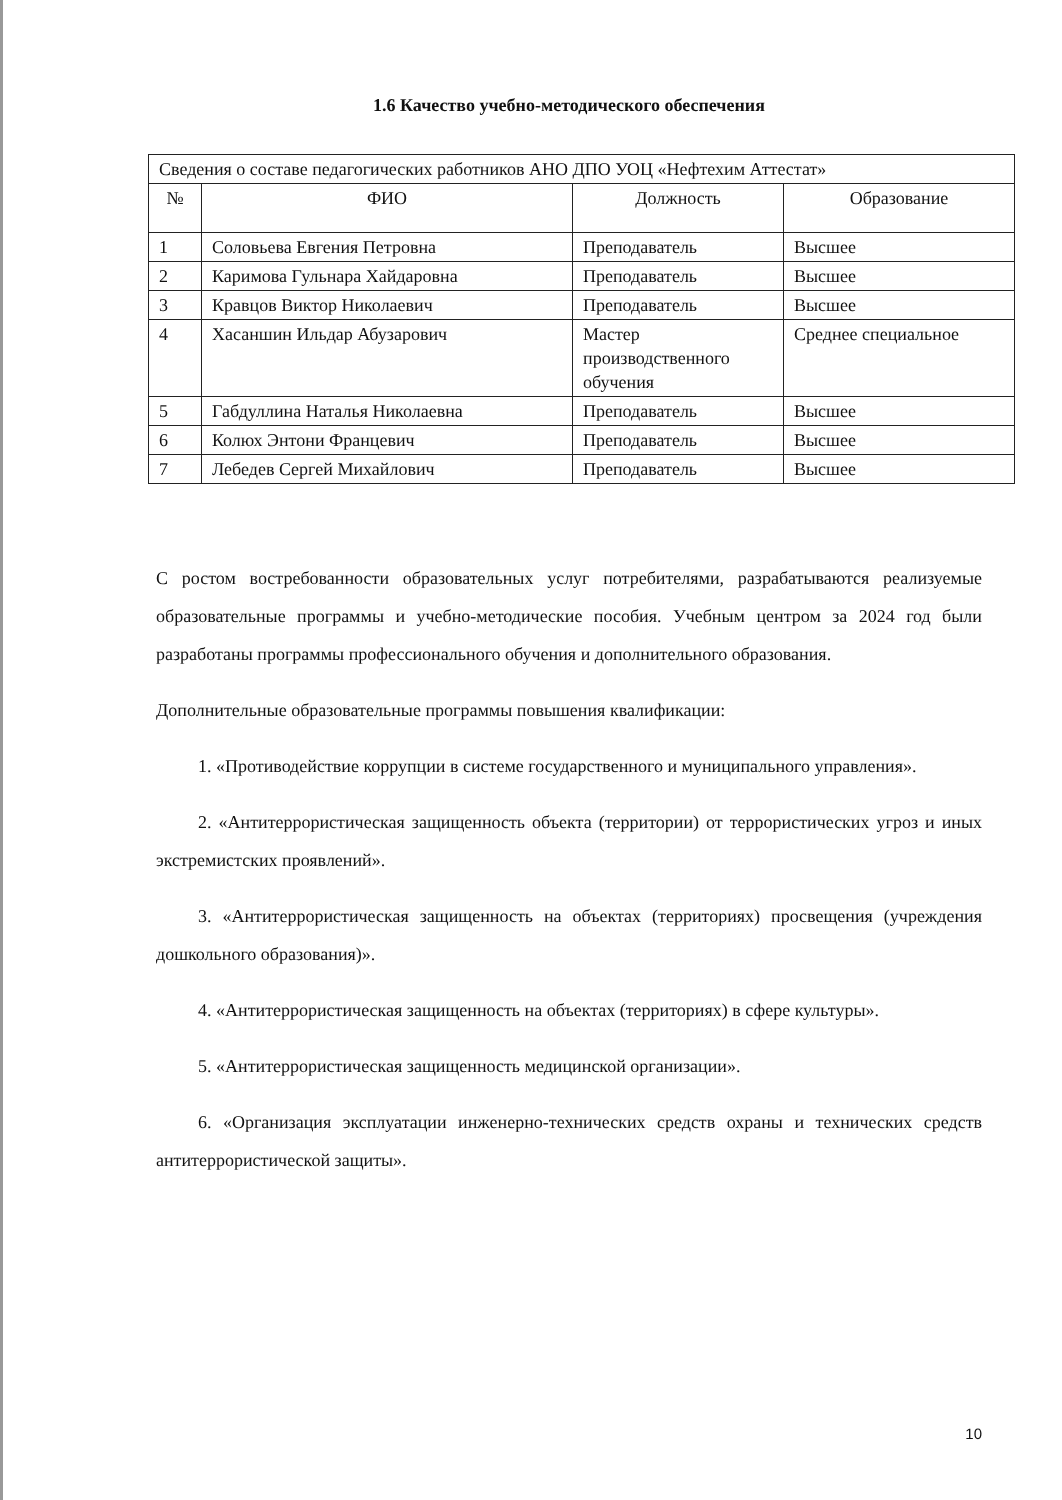1.6 Качество учебно-методического обеспечения
| Сведения о составе педагогических работников АНО ДПО УОЦ «Нефтехим Аттестат» | | | |
| № | ФИО | Должность | Образование |
| 1 | Соловьева Евгения Петровна | Преподаватель | Высшее |
| 2 | Каримова Гульнара Хайдаровна | Преподаватель | Высшее |
| 3 | Кравцов Виктор Николаевич | Преподаватель | Высшее |
| 4 | Хасаншин Ильдар Абузарович | Мастер производственного обучения | Среднее специальное |
| 5 | Габдуллина Наталья Николаевна | Преподаватель | Высшее |
| 6 | Колюх Энтони Францевич | Преподаватель | Высшее |
| 7 | Лебедев Сергей Михайлович | Преподаватель | Высшее |
С ростом востребованности образовательных услуг потребителями, разрабатываются реализуемые образовательные программы и учебно-методические пособия. Учебным центром за 2024 год были разработаны программы профессионального обучения и дополнительного образования.
Дополнительные образовательные программы повышения квалификации:
1. «Противодействие коррупции в системе государственного и муниципального управления».
2. «Антитеррористическая защищенность объекта (территории) от террористических угроз и иных экстремистских проявлений».
3. «Антитеррористическая защищенность на объектах (территориях) просвещения (учреждения дошкольного образования)».
4. «Антитеррористическая защищенность на объектах (территориях) в сфере культуры».
5. «Антитеррористическая защищенность медицинской организации».
6. «Организация эксплуатации инженерно-технических средств охраны и технических средств антитеррористической защиты».
10